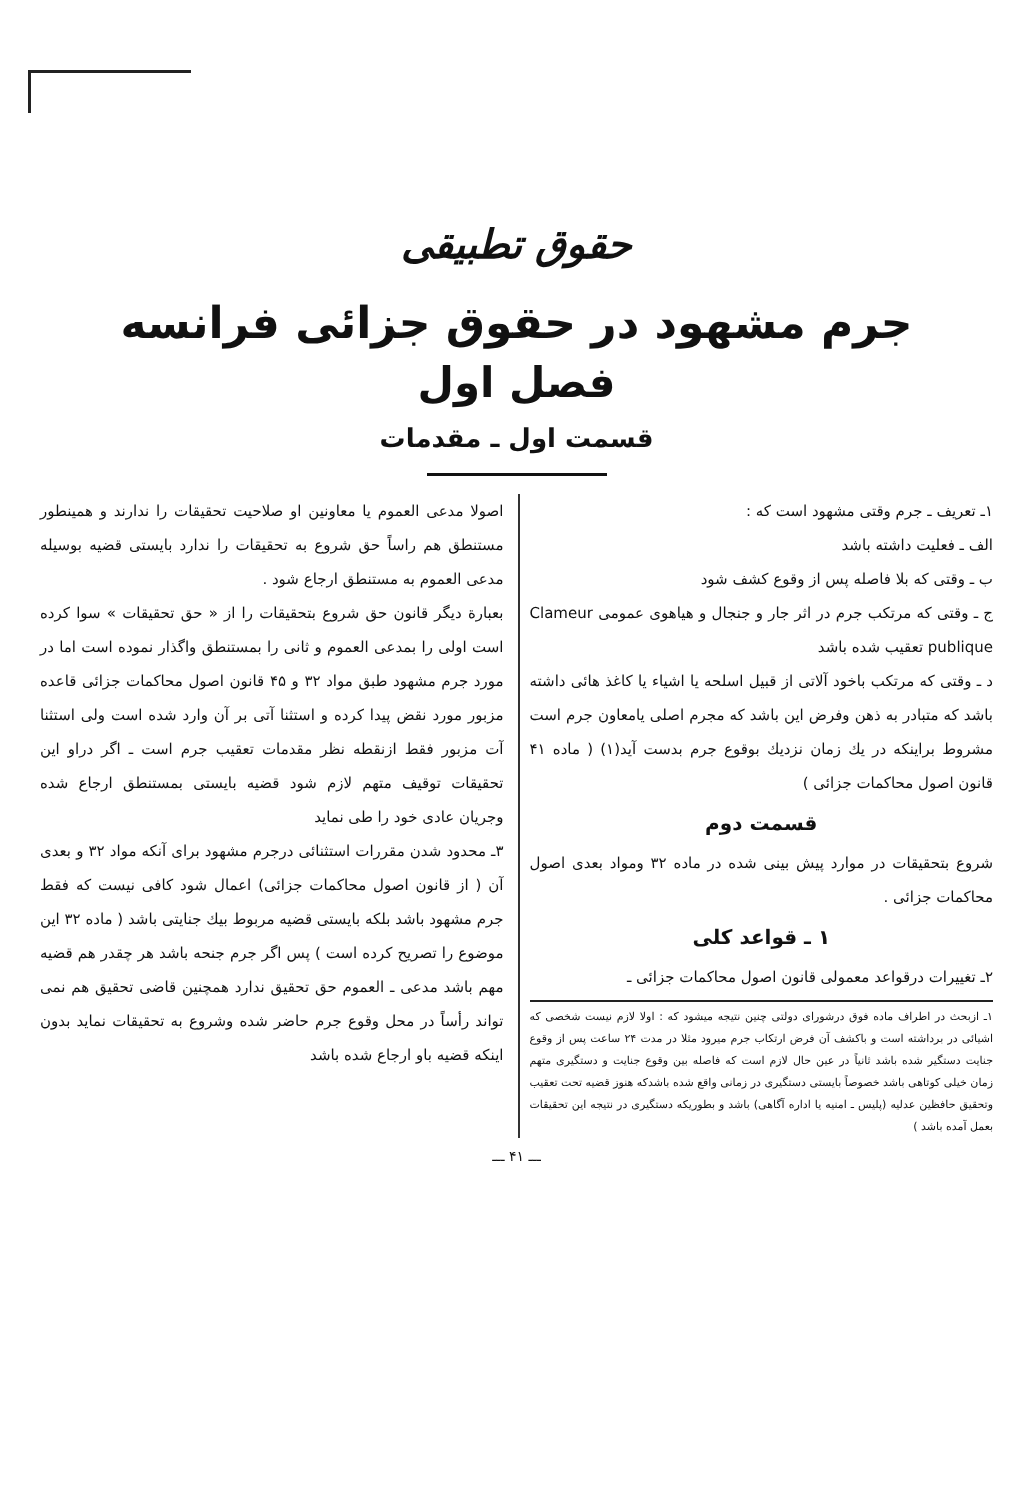حقوق تطبیقی
جرم مشهود در حقوق جزائی فرانسه
فصل اول
قسمت اول ـ مقدمات
۱ـ تعریف ـ جرم وقتی مشهود است که :
الف ـ فعلیت داشته باشد
ب ـ وقتی که بلا فاصله پس از وقوع کشف شود
ج ـ وقتی که مرتکب جرم در اثر جار و جنجال و هیاهوی عمومی Clameur publique تعقیب شده باشد
د ـ وقتی که مرتکب باخود آلاتی از قبیل اسلحه یا اشیاء یا کاغذ هائی داشته باشد که متبادر به ذهن وفرض این باشد که مجرم اصلی یامعاون جرم است مشروط براینکه در یك زمان نزدیك بوقوع جرم بدست آید(۱) ( ماده ۴۱ قانون اصول محاکمات جزائی )
قسمت دوم
شروع بتحقیقات در موارد پیش بینی شده در ماده ۳۲ ومواد بعدی اصول محاکمات جزائی .
۱ ـ قواعد کلی
۲ـ تغییرات درقواعد معمولی قانون اصول محاکمات جزائی ـ
۱ـ ازبحث در اطراف ماده فوق درشورای دولتی چنین نتیجه میشود که : اولا لازم نیست شخصی که اشیائی در برداشته است و باکشف آن فرض ارتکاب جرم میرود مثلا در مدت ۲۴ ساعت پس از وقوع جنایت دستگیر شده باشد ثانیاً در عین حال لازم است که فاصله بین وقوع جنایت و دستگیری متهم زمان خیلی کوتاهی باشد خصوصاً بایستی دستگیری در زمانی واقع شده باشدکه هنوز قضیه تحت تعقیب وتحقیق حافظین عدلیه (پلیس ـ امنیه یا اداره آگاهی) باشد و بطوریکه دستگیری در نتیجه این تحقیقات بعمل آمده باشد )
اصولا مدعی العموم یا معاونین او صلاحیت تحقیقات را ندارند و همینطور مستنطق هم راساً حق شروع به تحقیقات را ندارد بایستی قضیه بوسیله مدعی العموم به مستنطق ارجاع شود .
بعبارة دیگر قانون حق شروع بتحقیقات را از « حق تحقیقات » سوا کرده است اولی را بمدعی العموم و ثانی را بمستنطق واگذار نموده است اما در مورد جرم مشهود طبق مواد ۳۲ و ۴۵ قانون اصول محاکمات جزائی قاعده مزبور مورد نقض پیدا کرده و استثنا آتی بر آن وارد شده است ولی استثنا آت مزبور فقط ازنقطه نظر مقدمات تعقیب جرم است ـ اگر دراو این تحقیقات توقیف متهم لازم شود قضیه بایستی بمستنطق ارجاع شده وجریان عادی خود را طی نماید
۳ـ محدود شدن مقررات استثنائی درجرم مشهود برای آنکه مواد ۳۲ و بعدی آن ( از قانون اصول محاکمات جزائی) اعمال شود کافی نیست که فقط جرم مشهود باشد بلکه بایستی قضیه مربوط بیك جنایتی باشد ( ماده ۳۲ این موضوع را تصریح کرده است ) پس اگر جرم جنحه باشد هر چقدر هم قضیه مهم باشد مدعی ـ العموم حق تحقیق ندارد همچنین قاضی تحقیق هم نمی تواند رأساً در محل وقوع جرم حاضر شده وشروع به تحقیقات نماید بدون اینکه قضیه باو ارجاع شده باشد
ـــ ۴۱ ـــ